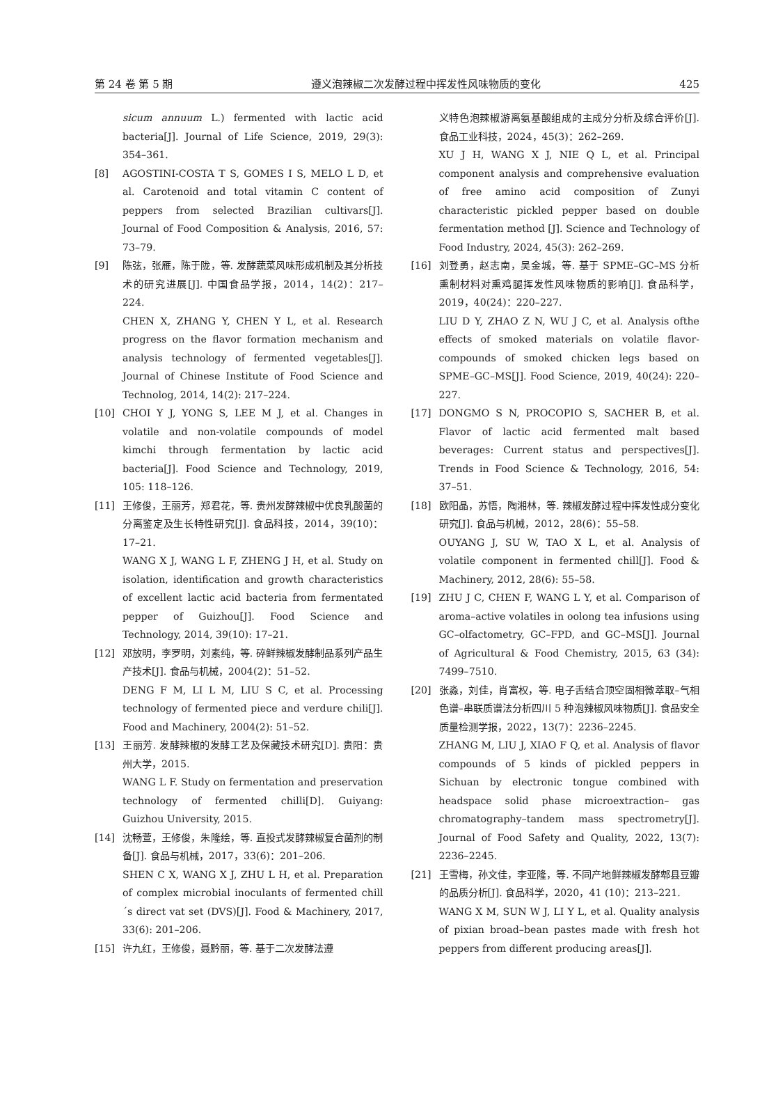第 24 卷 第 5 期 遵义泡辣椒二次发酵过程中挥发性风味物质的变化 425
sicum annuum L.) fermented with lactic acid bacteria[J]. Journal of Life Science, 2019, 29(3): 354–361.
[8] AGOSTINI-COSTA T S, GOMES I S, MELO L D, et al. Carotenoid and total vitamin C content of peppers from selected Brazilian cultivars[J]. Journal of Food Composition & Analysis, 2016, 57: 73–79.
[9] 陈弦，张雁，陈于陇，等. 发酵蔬菜风味形成机制及其分析技术的研究进展[J]. 中国食品学报，2014，14(2)：217–224.
CHEN X, ZHANG Y, CHEN Y L, et al. Research progress on the flavor formation mechanism and analysis technology of fermented vegetables[J]. Journal of Chinese Institute of Food Science and Technolog, 2014, 14(2): 217–224.
[10] CHOI Y J, YONG S, LEE M J, et al. Changes in volatile and non-volatile compounds of model kimchi through fermentation by lactic acid bacteria[J]. Food Science and Technology, 2019, 105: 118–126.
[11] 王修俊，王丽芳，郑君花，等. 贵州发酵辣椒中优良乳酸菌的分离鉴定及生长特性研究[J]. 食品科技，2014，39(10)：17–21.
WANG X J, WANG L F, ZHENG J H, et al. Study on isolation, identification and growth characteristics of excellent lactic acid bacteria from fermentated pepper of Guizhou[J]. Food Science and Technology, 2014, 39(10): 17–21.
[12] 邓放明，李罗明，刘素纯，等. 碎鲜辣椒发酵制品系列产品生产技术[J]. 食品与机械，2004(2)：51–52.
DENG F M, LI L M, LIU S C, et al. Processing technology of fermented piece and verdure chili[J]. Food and Machinery, 2004(2): 51–52.
[13] 王丽芳. 发酵辣椒的发酵工艺及保藏技术研究[D]. 贵阳：贵州大学，2015.
WANG L F. Study on fermentation and preservation technology of fermented chilli[D]. Guiyang: Guizhou University, 2015.
[14] 沈畅萱，王修俊，朱隆绘，等. 直投式发酵辣椒复合菌剂的制备[J]. 食品与机械，2017，33(6)：201–206.
SHEN C X, WANG X J, ZHU L H, et al. Preparation of complex microbial inoculants of fermented chill´s direct vat set (DVS)[J]. Food & Machinery, 2017, 33(6): 201–206.
[15] 许九红，王修俊，聂黔丽，等. 基于二次发酵法遵
义特色泡辣椒游离氨基酸组成的主成分分析及综合评价[J]. 食品工业科技，2024，45(3)：262–269.
XU J H, WANG X J, NIE Q L, et al. Principal component analysis and comprehensive evaluation of free amino acid composition of Zunyi characteristic pickled pepper based on double fermentation method [J]. Science and Technology of Food Industry, 2024, 45(3): 262–269.
[16] 刘登勇，赵志南，吴金城，等. 基于 SPME–GC–MS 分析熏制材料对熏鸡腿挥发性风味物质的影响[J]. 食品科学，2019，40(24)：220–227.
LIU D Y, ZHAO Z N, WU J C, et al. Analysis ofthe effects of smoked materials on volatile flavor-compounds of smoked chicken legs based on SPME–GC–MS[J]. Food Science, 2019, 40(24): 220–227.
[17] DONGMO S N, PROCOPIO S, SACHER B, et al. Flavor of lactic acid fermented malt based beverages: Current status and perspectives[J]. Trends in Food Science & Technology, 2016, 54: 37–51.
[18] 欧阳晶，苏悟，陶湘林，等. 辣椒发酵过程中挥发性成分变化研究[J]. 食品与机械，2012，28(6)：55–58.
OUYANG J, SU W, TAO X L, et al. Analysis of volatile component in fermented chill[J]. Food & Machinery, 2012, 28(6): 55–58.
[19] ZHU J C, CHEN F, WANG L Y, et al. Comparison of aroma–active volatiles in oolong tea infusions using GC–olfactometry, GC–FPD, and GC–MS[J]. Journal of Agricultural & Food Chemistry, 2015, 63 (34): 7499–7510.
[20] 张淼，刘佳，肖富权，等. 电子舌结合顶空固相微萃取–气相色谱–串联质谱法分析四川 5 种泡辣椒风味物质[J]. 食品安全质量检测学报，2022，13(7)：2236–2245.
ZHANG M, LIU J, XIAO F Q, et al. Analysis of flavor compounds of 5 kinds of pickled peppers in Sichuan by electronic tongue combined with headspace solid phase microextraction– gas chromatography–tandem mass spectrometry[J]. Journal of Food Safety and Quality, 2022, 13(7): 2236–2245.
[21] 王雪梅，孙文佳，李亚隆，等. 不同产地鲜辣椒发酵郫县豆瓣的品质分析[J]. 食品科学，2020，41 (10)：213–221.
WANG X M, SUN W J, LI Y L, et al. Quality analysis of pixian broad–bean pastes made with fresh hot peppers from different producing areas[J].